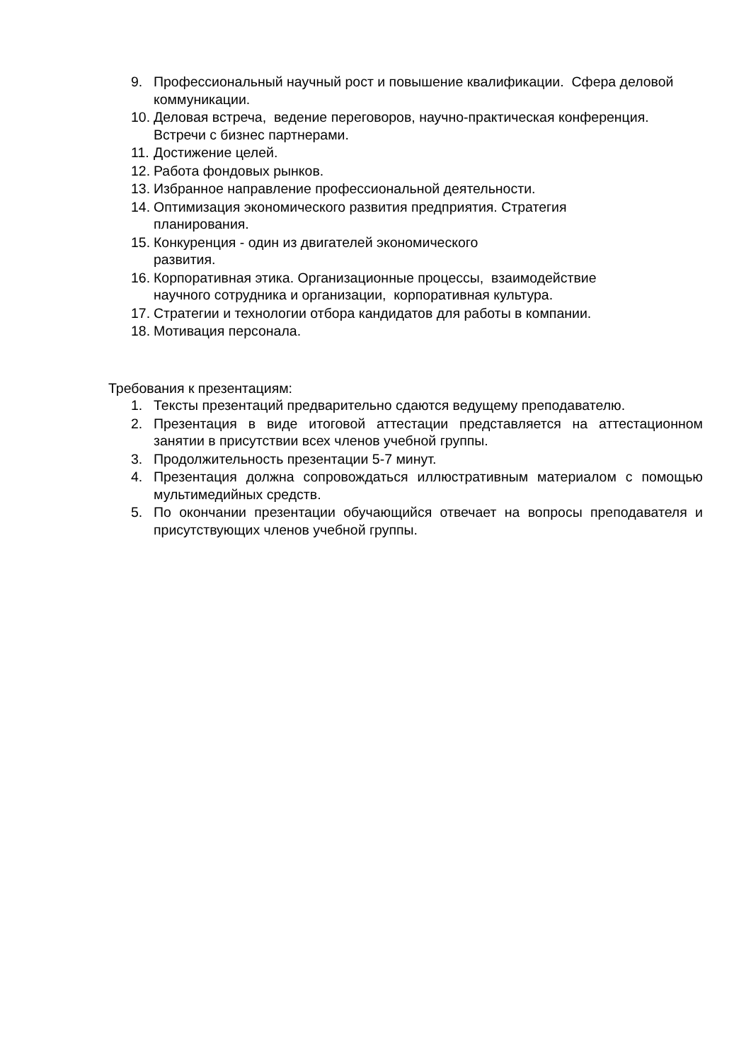9. Профессиональный научный рост и повышение квалификации. Сфера деловой коммуникации.
10. Деловая встреча, ведение переговоров, научно-практическая конференция. Встречи с бизнес партнерами.
11. Достижение целей.
12. Работа фондовых рынков.
13. Избранное направление профессиональной деятельности.
14. Оптимизация экономического развития предприятия. Стратегия
планирования.
15. Конкуренция - один из двигателей экономического
развития.
16. Корпоративная этика. Организационные процессы, взаимодействие
научного сотрудника и организации, корпоративная культура.
17. Стратегии и технологии отбора кандидатов для работы в компании.
18. Мотивация персонала.
Требования к презентациям:
1. Тексты презентаций предварительно сдаются ведущему преподавателю.
2. Презентация в виде итоговой аттестации представляется на аттестационном занятии в присутствии всех членов учебной группы.
3. Продолжительность презентации 5-7 минут.
4. Презентация должна сопровождаться иллюстративным материалом с помощью мультимедийных средств.
5. По окончании презентации обучающийся отвечает на вопросы преподавателя и присутствующих членов учебной группы.